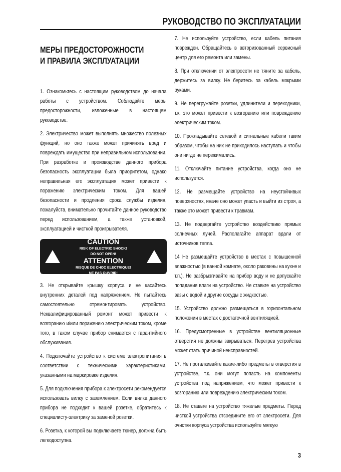РУКОВОДСТВО ПО ЭКСПЛУАТАЦИИ
МЕРЫ ПРЕДОСТОРОЖНОСТИ
И ПРАВИЛА ЭКСПЛУАТАЦИИ
1. Ознакомьтесь с настоящим руководством до начала работы с устройством. Соблюдайте меры предосторожности, изложенные в настоящем руководстве.
2. Электричество может выполнять множество полезных функций, но оно также может причинять вред и повреждать имущество при неправильном использовании. При разработке и производстве данного прибора безопасность эксплуатации была приоритетом, однако неправильная его эксплуатация может привести к поражению электрическим током. Для вашей безопасности и продления срока службы изделия, пожалуйста, внимательно прочитайте данное руководство перед использованием, а также установкой, эксплуатацией и чисткой проигрывателя.
CAUTION
RISK OF ELECTRIC SHOCK!
DO NOT OPEN!
ATTENTION
RISQUE DE CHOC ELECTRIQUE!
NE PAS OUVRIR!
3. Не открывайте крышку корпуса и не касайтесь внутренних деталей под напряжением. Не пытайтесь самостоятельно отремонтировать устройство. Неквалифицированный ремонт может привести к возгоранию и/или поражению электрическим током, кроме того, в таком случае прибор снимается с гарантийного обслуживания.
4. Подключайте устройство к системе электропитания в соответствии с техническими характеристиками, указанными на маркировке изделия.
5. Для подключения прибора к электросети рекомендуется использовать вилку с заземлением. Если вилка данного прибора не подходит к вашей розетке, обратитесь к специалисту-электрику за заменой розетки.
6. Розетка, к которой вы подключаете тюнер, должна быть легкодоступна.
7. Не используйте устройство, если кабель питания поврежден. Обращайтесь в авторизованный сервисный центр для его ремонта или замены.
8. При отключении от электросети не тяните за кабель, держитесь за вилку. Не беритесь за кабель мокрыми руками.
9. Не перегружайте розетки, удлинители и переходники, т.к. это может привести к возгоранию или повреждению электрическим током.
10. Прокладывайте сетевой и сигнальные кабели таким образом, чтобы на них не приходилось наступать и чтобы они нигде не пережимались.
11. Отключайте питание устройства, когда оно не используется.
12. Не размещайте устройство на неустойчивых поверхностях, иначе оно может упасть и выйти из строя, а также это может привести к травмам.
13. Не подвергайте устройство воздействию прямых солнечных лучей. Располагайте аппарат вдали от источников тепла.
14 Не размещайте устройство в местах с повышенной влажностью (в ванной комнате, около раковины на кухне и т.п.). Не разбрызгивайте на прибор воду и не допускайте попадания влаги на устройство. Не ставьте на устройство вазы с водой и другие сосуды с жидкостью.
15. Устройство должно размещаться в горизонтальном положении в местах с достаточной вентиляцией.
16. Предусмотренные в устройстве вентиляционные отверстия не должны закрываться. Перегрев устройства может стать причиной неисправностей.
17. Не проталкивайте какие-либо предметы в отверстия в устройстве, т.к. они могут попасть на компоненты устройства под напряжением, что может привести к возгоранию или повреждению электрическим током.
18. Не ставьте на устройство тяжелые предметы. Перед чисткой устройства отсоедините его от электросети. Для очистки корпуса устройства используйте мягкую
3